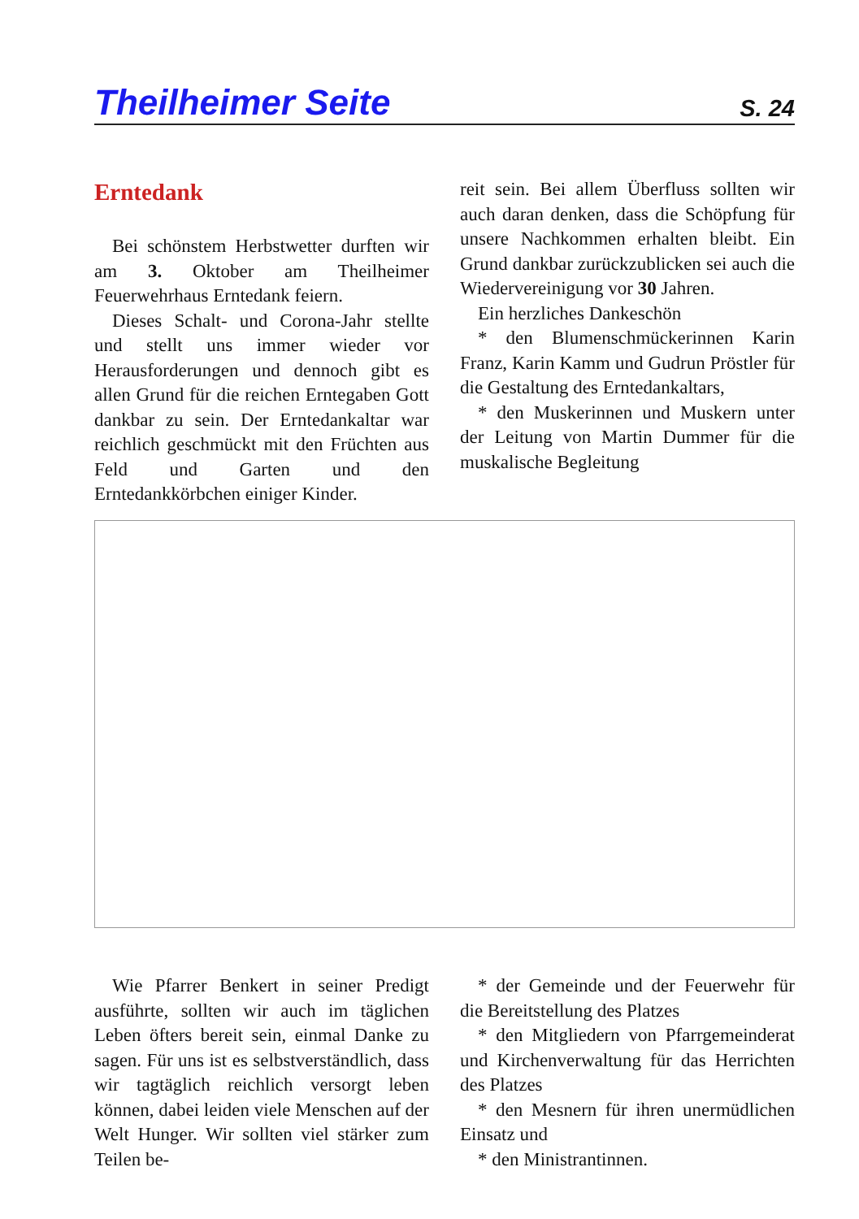Theilheimer Seite S. 24
Erntedank
Bei schönstem Herbstwetter durften wir am 3. Oktober am Theilheimer Feuerwehrhaus Erntedank feiern.
Dieses Schalt- und Corona-Jahr stellte und stellt uns immer wieder vor Herausforderungen und dennoch gibt es allen Grund für die reichen Erntegaben Gott dankbar zu sein. Der Erntedankaltar war reichlich geschmückt mit den Früchten aus Feld und Garten und den Erntedankkörbchen einiger Kinder.
reit sein. Bei allem Überfluss sollten wir auch daran denken, dass die Schöpfung für unsere Nachkommen erhalten bleibt. Ein Grund dankbar zurückzublicken sei auch die Wiedervereinigung vor 30 Jahren.
Ein herzliches Dankeschön
* den Blumenschmückerinnen Karin Franz, Karin Kamm und Gudrun Pröstler für die Gestaltung des Erntedankaltars,
* den Muskerinnen und Muskern unter der Leitung von Martin Dummer für die muskalische Begleitung
Wie Pfarrer Benkert in seiner Predigt ausführte, sollten wir auch im täglichen Leben öfters bereit sein, einmal Danke zu sagen. Für uns ist es selbstverständlich, dass wir tagtäglich reichlich versorgt leben können, dabei leiden viele Menschen auf der Welt Hunger. Wir sollten viel stärker zum Teilen be-
* der Gemeinde und der Feuerwehr für die Bereitstellung des Platzes
* den Mitgliedern von Pfarrgemeinderat und Kirchenverwaltung für das Herrichten des Platzes
* den Mesnern für ihren unermüdlichen Einsatz und
* den Ministrantinnen.